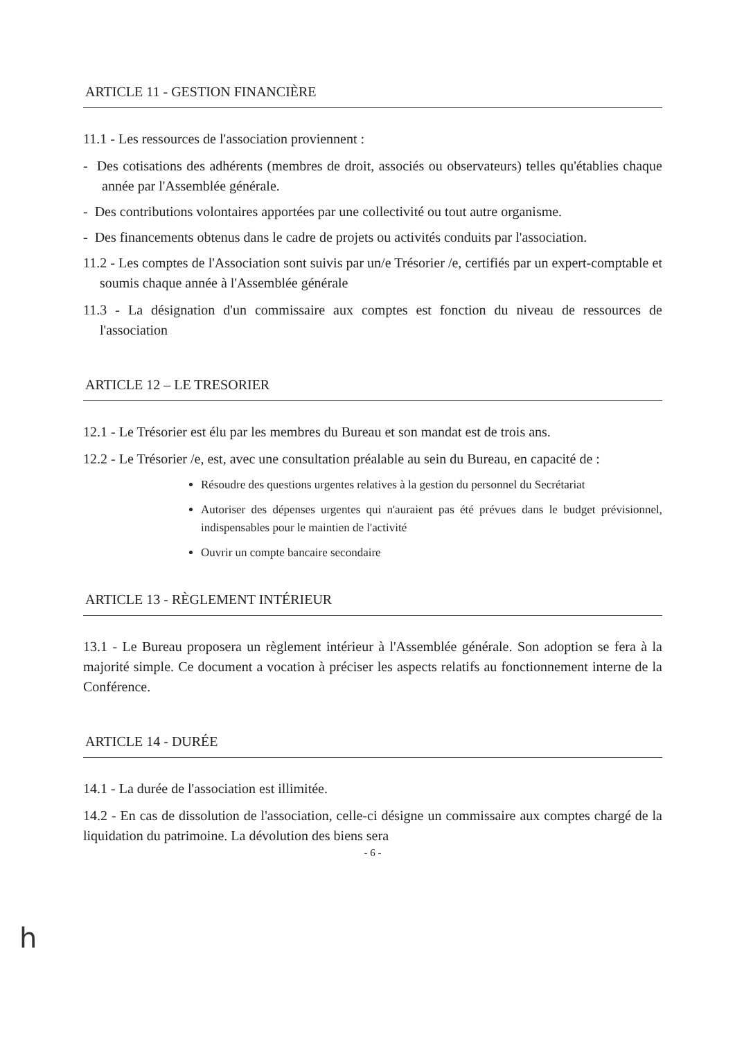ARTICLE 11 - GESTION FINANCIÈRE
11.1 - Les ressources de l'association proviennent :
- Des cotisations des adhérents (membres de droit, associés ou observateurs) telles qu'établies chaque année par l'Assemblée générale.
- Des contributions volontaires apportées par une collectivité ou tout autre organisme.
- Des financements obtenus dans le cadre de projets ou activités conduits par l'association.
11.2 - Les comptes de l'Association sont suivis par un/e Trésorier /e, certifiés par un expert-comptable et soumis chaque année à l'Assemblée générale
11.3 - La désignation d'un commissaire aux comptes est fonction du niveau de ressources de l'association
ARTICLE 12 – LE TRESORIER
12.1 - Le Trésorier est élu par les membres du Bureau et son mandat est de trois ans.
12.2 - Le Trésorier /e, est, avec une consultation préalable au sein du Bureau, en capacité de :
Résoudre des questions urgentes relatives à la gestion du personnel du Secrétariat
Autoriser des dépenses urgentes qui n'auraient pas été prévues dans le budget prévisionnel, indispensables pour le maintien de l'activité
Ouvrir un compte bancaire secondaire
ARTICLE 13 - RÈGLEMENT INTÉRIEUR
13.1 - Le Bureau proposera un règlement intérieur à l'Assemblée générale. Son adoption se fera à la majorité simple. Ce document a vocation à préciser les aspects relatifs au fonctionnement interne de la Conférence.
ARTICLE 14 - DURÉE
14.1 - La durée de l'association est illimitée.
14.2 - En cas de dissolution de l'association, celle-ci désigne un commissaire aux comptes chargé de la liquidation du patrimoine. La dévolution des biens sera
- 6 -
h